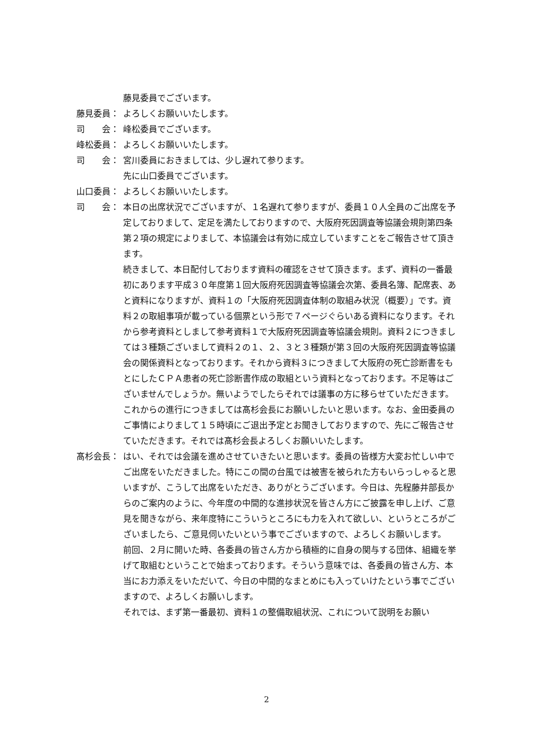藤見委員でございます。
藤見委員： よろしくお願いいたします。
司　　会： 峰松委員でございます。
峰松委員： よろしくお願いいたします。
司　　会： 宮川委員におきましては、少し遅れて参ります。
先に山口委員でございます。
山口委員： よろしくお願いいたします。
司　　会： 本日の出席状況でございますが、１名遅れて参りますが、委員１０人全員のご出席を予定しておりまして、定足を満たしておりますので、大阪府死因調査等協議会規則第四条第２項の規定によりまして、本協議会は有効に成立していますことをご報告させて頂きます。
続きまして、本日配付しております資料の確認をさせて頂きます。まず、資料の一番最初にあります平成３０年度第１回大阪府死因調査等協議会次第、委員名簿、配席表、あと資料になりますが、資料１の「大阪府死因調査体制の取組み状況（概要）」です。資料２の取組事項が載っている個票という形で７ページぐらいある資料になります。それから参考資料としまして参考資料１で大阪府死因調査等協議会規則。資料２につきましては３種類ございまして資料２の１、２、３と３種類が第３回の大阪府死因調査等協議会の関係資料となっております。それから資料３につきまして大阪府の死亡診断書をもとにしたＣＰＡ患者の死亡診断書作成の取組という資料となっております。不足等はございませんでしょうか。無いようでしたらそれでは議事の方に移らせていただきます。これからの進行につきましては髙杉会長にお願いしたいと思います。なお、金田委員のご事情によりまして１５時頃にご退出予定とお聞きしておりますので、先にご報告させていただきます。それでは髙杉会長よろしくお願いいたします。
髙杉会長： はい、それでは会議を進めさせていきたいと思います。委員の皆様方大変お忙しい中でご出席をいただきました。特にこの間の台風では被害を被られた方もいらっしゃると思いますが、こうして出席をいただき、ありがとうございます。今日は、先程藤井部長からのご案内のように、今年度の中間的な進捗状況を皆さん方にご披露を申し上げ、ご意見を聞きながら、来年度特にこういうところにも力を入れて欲しい、というところがございましたら、ご意見伺いたいという事でございますので、よろしくお願いします。
前回、２月に開いた時、各委員の皆さん方から積極的に自身の関与する団体、組織を挙げて取組むということで始まっております。そういう意味では、各委員の皆さん方、本当にお力添えをいただいて、今日の中間的なまとめにも入っていけたという事でございますので、よろしくお願いします。
それでは、まず第一番最初、資料１の整備取組状況、これについて説明をお願い
2